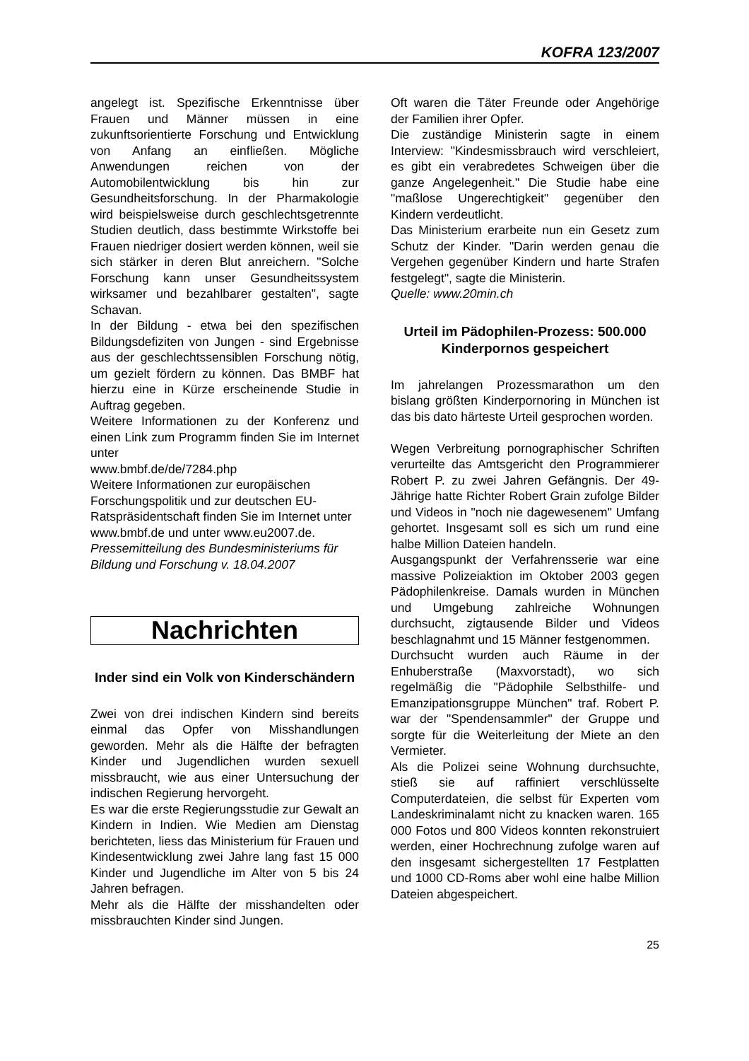KOFRA 123/2007
angelegt ist. Spezifische Erkenntnisse über Frauen und Männer müssen in eine zukunftsorientierte Forschung und Entwicklung von Anfang an einfließen. Mögliche Anwendungen reichen von der Automobilentwicklung bis hin zur Gesundheitsforschung. In der Pharmakologie wird beispielsweise durch geschlechtsgetrennte Studien deutlich, dass bestimmte Wirkstoffe bei Frauen niedriger dosiert werden können, weil sie sich stärker in deren Blut anreichern. "Solche Forschung kann unser Gesundheitssystem wirksamer und bezahlbarer gestalten", sagte Schavan.
In der Bildung - etwa bei den spezifischen Bildungsdefiziten von Jungen - sind Ergebnisse aus der geschlechtssensiblen Forschung nötig, um gezielt fördern zu können. Das BMBF hat hierzu eine in Kürze erscheinende Studie in Auftrag gegeben.
Weitere Informationen zu der Konferenz und einen Link zum Programm finden Sie im Internet unter
www.bmbf.de/de/7284.php
Weitere Informationen zur europäischen Forschungspolitik und zur deutschen EU-Ratspräsidentschaft finden Sie im Internet unter www.bmbf.de und unter www.eu2007.de.
Pressemitteilung des Bundesministeriums für Bildung und Forschung v. 18.04.2007
Nachrichten
Inder sind ein Volk von Kinderschändern
Zwei von drei indischen Kindern sind bereits einmal das Opfer von Misshandlungen geworden. Mehr als die Hälfte der befragten Kinder und Jugendlichen wurden sexuell missbraucht, wie aus einer Untersuchung der indischen Regierung hervorgeht.
Es war die erste Regierungsstudie zur Gewalt an Kindern in Indien. Wie Medien am Dienstag berichteten, liess das Ministerium für Frauen und Kindesentwicklung zwei Jahre lang fast 15 000 Kinder und Jugendliche im Alter von 5 bis 24 Jahren befragen.
Mehr als die Hälfte der misshandelten oder missbrauchten Kinder sind Jungen.
Oft waren die Täter Freunde oder Angehörige der Familien ihrer Opfer.
Die zuständige Ministerin sagte in einem Interview: "Kindesmissbrauch wird verschleiert, es gibt ein verabredetes Schweigen über die ganze Angelegenheit." Die Studie habe eine "maßlose Ungerechtigkeit" gegenüber den Kindern verdeutlicht.
Das Ministerium erarbeite nun ein Gesetz zum Schutz der Kinder. "Darin werden genau die Vergehen gegenüber Kindern und harte Strafen festgelegt", sagte die Ministerin.
Quelle: www.20min.ch
Urteil im Pädophilen-Prozess: 500.000 Kinderpornos gespeichert
Im jahrelangen Prozessmarathon um den bislang größten Kinderpornoring in München ist das bis dato härteste Urteil gesprochen worden.
Wegen Verbreitung pornographischer Schriften verurteilte das Amtsgericht den Programmierer Robert P. zu zwei Jahren Gefängnis. Der 49-Jährige hatte Richter Robert Grain zufolge Bilder und Videos in "noch nie dagewesenem" Umfang gehortet. Insgesamt soll es sich um rund eine halbe Million Dateien handeln.
Ausgangspunkt der Verfahrensserie war eine massive Polizeiaktion im Oktober 2003 gegen Pädophilenkreise. Damals wurden in München und Umgebung zahlreiche Wohnungen durchsucht, zigtausende Bilder und Videos beschlagnahmt und 15 Männer festgenommen.
Durchsucht wurden auch Räume in der Enhuberstraße (Maxvorstadt), wo sich regelmäßig die "Pädophile Selbsthilfe- und Emanzipationsgruppe München" traf. Robert P. war der "Spendensammler" der Gruppe und sorgte für die Weiterleitung der Miete an den Vermieter.
Als die Polizei seine Wohnung durchsuchte, stieß sie auf raffiniert verschlüsselte Computerdateien, die selbst für Experten vom Landeskriminalamt nicht zu knacken waren. 165 000 Fotos und 800 Videos konnten rekonstruiert werden, einer Hochrechnung zufolge waren auf den insgesamt sichergestellten 17 Festplatten und 1000 CD-Roms aber wohl eine halbe Million Dateien abgespeichert.
25